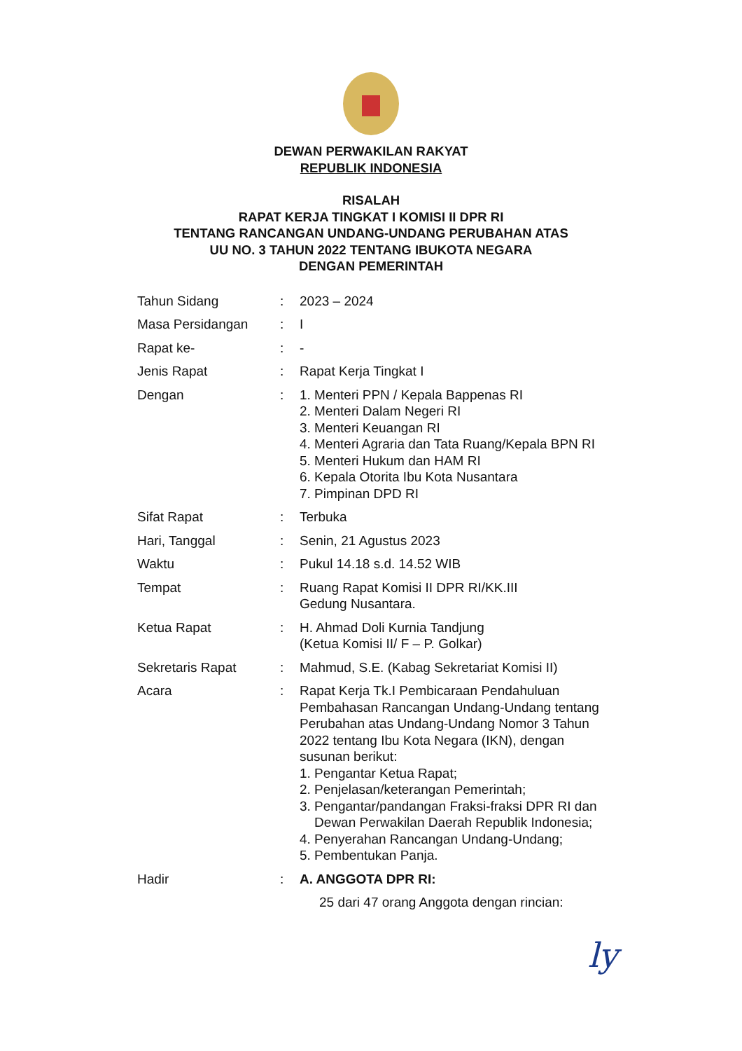DEWAN PERWAKILAN RAKYAT
REPUBLIK INDONESIA
RISALAH
RAPAT KERJA TINGKAT I KOMISI II DPR RI
TENTANG RANCANGAN UNDANG-UNDANG PERUBAHAN ATAS
UU NO. 3 TAHUN 2022 TENTANG IBUKOTA NEGARA
DENGAN PEMERINTAH
| Tahun Sidang | : | 2023 – 2024 |
| Masa Persidangan | : | I |
| Rapat ke- | : | - |
| Jenis Rapat | : | Rapat Kerja Tingkat I |
| Dengan | : | 1. Menteri PPN / Kepala Bappenas RI 2. Menteri Dalam Negeri RI 3. Menteri Keuangan RI 4. Menteri Agraria dan Tata Ruang/Kepala BPN RI 5. Menteri Hukum dan HAM RI 6. Kepala Otorita Ibu Kota Nusantara 7. Pimpinan DPD RI |
| Sifat Rapat | : | Terbuka |
| Hari, Tanggal | : | Senin, 21 Agustus 2023 |
| Waktu | : | Pukul 14.18 s.d. 14.52 WIB |
| Tempat | : | Ruang Rapat Komisi II DPR RI/KK.III Gedung Nusantara. |
| Ketua Rapat | : | H. Ahmad Doli Kurnia Tandjung (Ketua Komisi II/ F – P. Golkar) |
| Sekretaris Rapat | : | Mahmud, S.E. (Kabag Sekretariat Komisi II) |
| Acara | : | Rapat Kerja Tk.I Pembicaraan Pendahuluan Pembahasan Rancangan Undang-Undang tentang Perubahan atas Undang-Undang Nomor 3 Tahun 2022 tentang Ibu Kota Negara (IKN), dengan susunan berikut: 1. Pengantar Ketua Rapat; 2. Penjelasan/keterangan Pemerintah; 3. Pengantar/pandangan Fraksi-fraksi DPR RI dan Dewan Perwakilan Daerah Republik Indonesia; 4. Penyerahan Rancangan Undang-Undang; 5. Pembentukan Panja. |
| Hadir | : | A. ANGGOTA DPR RI: 25 dari 47 orang Anggota dengan rincian: |
ly